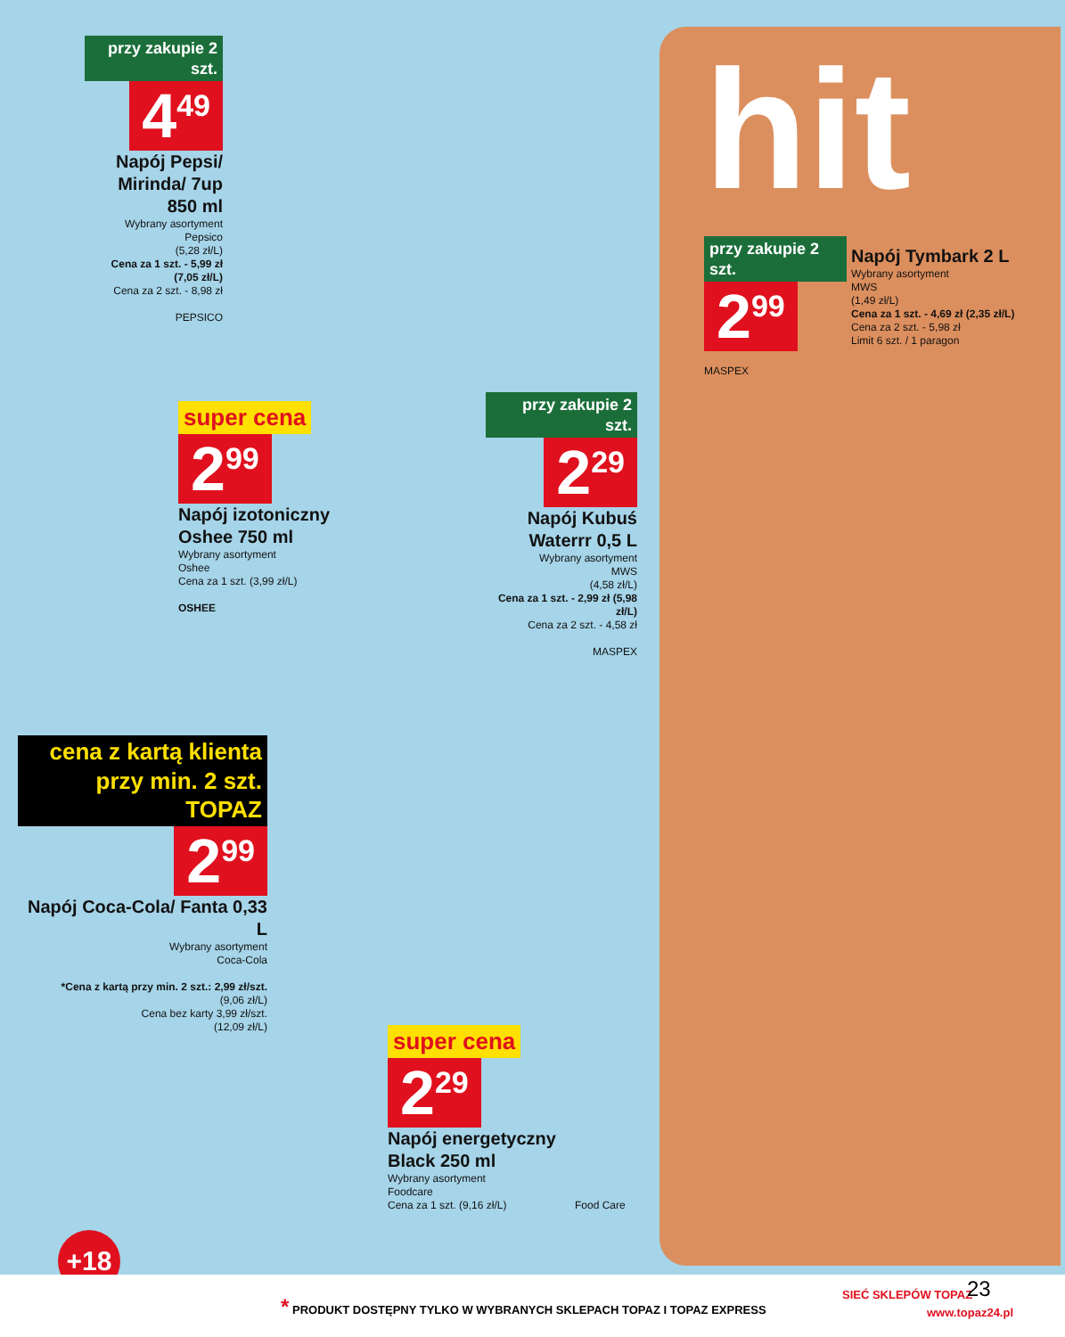przy zakupie 2 szt.
4<sup>49</sup>
Napój Pepsi/ Mirinda/ 7up 850 ml
Wybrany asortyment
Pepsico
(5,28 zł/L)
Cena za 1 szt. - 5,99 zł (7,05 zł/L)
Cena za 2 szt. - 8,98 zł
PEPSICO
hit
przy zakupie 2 szt.
2<sup>99</sup>
MASPEX
Napój Tymbark 2 L
Wybrany asortyment
MWS
(1,49 zł/L)
Cena za 1 szt. - 4,69 zł (2,35 zł/L)
Cena za 2 szt. - 5,98 zł
Limit 6 szt. / 1 paragon
super cena
2<sup>99</sup>
Napój izotoniczny Oshee 750 ml
Wybrany asortyment
Oshee
Cena za 1 szt. (3,99 zł/L)
OSHEE
przy zakupie 2 szt.
2<sup>29</sup>
Napój Kubuś Waterrr 0,5 L
Wybrany asortyment
MWS
(4,58 zł/L)
Cena za 1 szt. - 2,99 zł (5,98 zł/L)
Cena za 2 szt. - 4,58 zł
MASPEX
cena z kartą klienta przy min. 2 szt. TOPAZ
2<sup>99</sup>
Napój Coca-Cola/ Fanta 0,33 L
Wybrany asortyment
Coca-Cola
*Cena z kartą przy min. 2 szt.: 2,99 zł/szt.
(9,06 zł/L)
Cena bez karty 3,99 zł/szt.
(12,09 zł/L)
super cena
2<sup>29</sup>
Napój energetyczny Black 250 ml
Wybrany asortyment
Foodcare
Cena za 1 szt. (9,16 zł/L)
Food Care
+18
* PRODUKT DOSTĘPNY TYLKO W WYBRANYCH SKLEPACH TOPAZ I TOPAZ EXPRESS SIEĆ SKLEPÓW TOPAZ 23
www.topaz24.pl